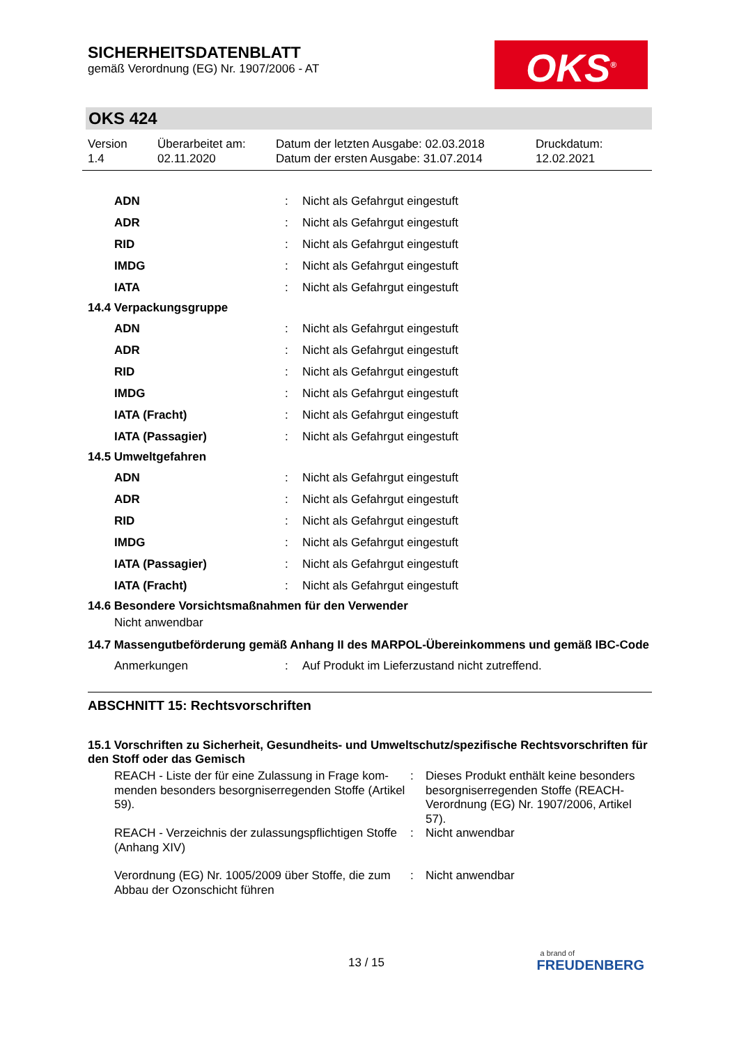SICHERHEITSDATENBLATT
gemäß Verordnung (EG) Nr. 1907/2006 - AT
OKS<sup>®</sup>
OKS 424
Version
1.4
Überarbeitet am:
02.11.2020
Datum der letzten Ausgabe: 02.03.2018
Datum der ersten Ausgabe: 31.07.2014
Druckdatum:
12.02.2021
ADN : Nicht als Gefahrgut eingestuft
ADR : Nicht als Gefahrgut eingestuft
RID : Nicht als Gefahrgut eingestuft
IMDG : Nicht als Gefahrgut eingestuft
IATA : Nicht als Gefahrgut eingestuft
14.4 Verpackungsgruppe
ADN : Nicht als Gefahrgut eingestuft
ADR : Nicht als Gefahrgut eingestuft
RID : Nicht als Gefahrgut eingestuft
IMDG : Nicht als Gefahrgut eingestuft
IATA (Fracht) : Nicht als Gefahrgut eingestuft
IATA (Passagier) : Nicht als Gefahrgut eingestuft
14.5 Umweltgefahren
ADN : Nicht als Gefahrgut eingestuft
ADR : Nicht als Gefahrgut eingestuft
RID : Nicht als Gefahrgut eingestuft
IMDG : Nicht als Gefahrgut eingestuft
IATA (Passagier) : Nicht als Gefahrgut eingestuft
IATA (Fracht) : Nicht als Gefahrgut eingestuft
14.6 Besondere Vorsichtsmaßnahmen für den Verwender
Nicht anwendbar
14.7 Massengutbeförderung gemäß Anhang II des MARPOL-Übereinkommens und gemäß IBC-Code
Anmerkungen :
Auf Produkt im Lieferzustand nicht zutreffend.
ABSCHNITT 15: Rechtsvorschriften
15.1 Vorschriften zu Sicherheit, Gesundheits- und Umweltschutz/spezifische Rechtsvorschrif­ten für den Stoff oder das Gemisch
REACH - Liste der für eine Zulassung in Frage kom­menden besonders besorgniserregenden Stoffe (Artikel 59).
: Dieses Produkt enthält keine beson­ders besorgniserregenden Stoffe (REACH-Verordnung (EG) Nr. 1907/2006, Artikel 57).
REACH - Verzeichnis der zulassungspflichtigen Stoffe (Anhang XIV)
: Nicht anwendbar
Verordnung (EG) Nr. 1005/2009 über Stoffe, die zum Abbau der Ozonschicht führen
: Nicht anwendbar
13 / 15
a brand of
FREUDENBERG